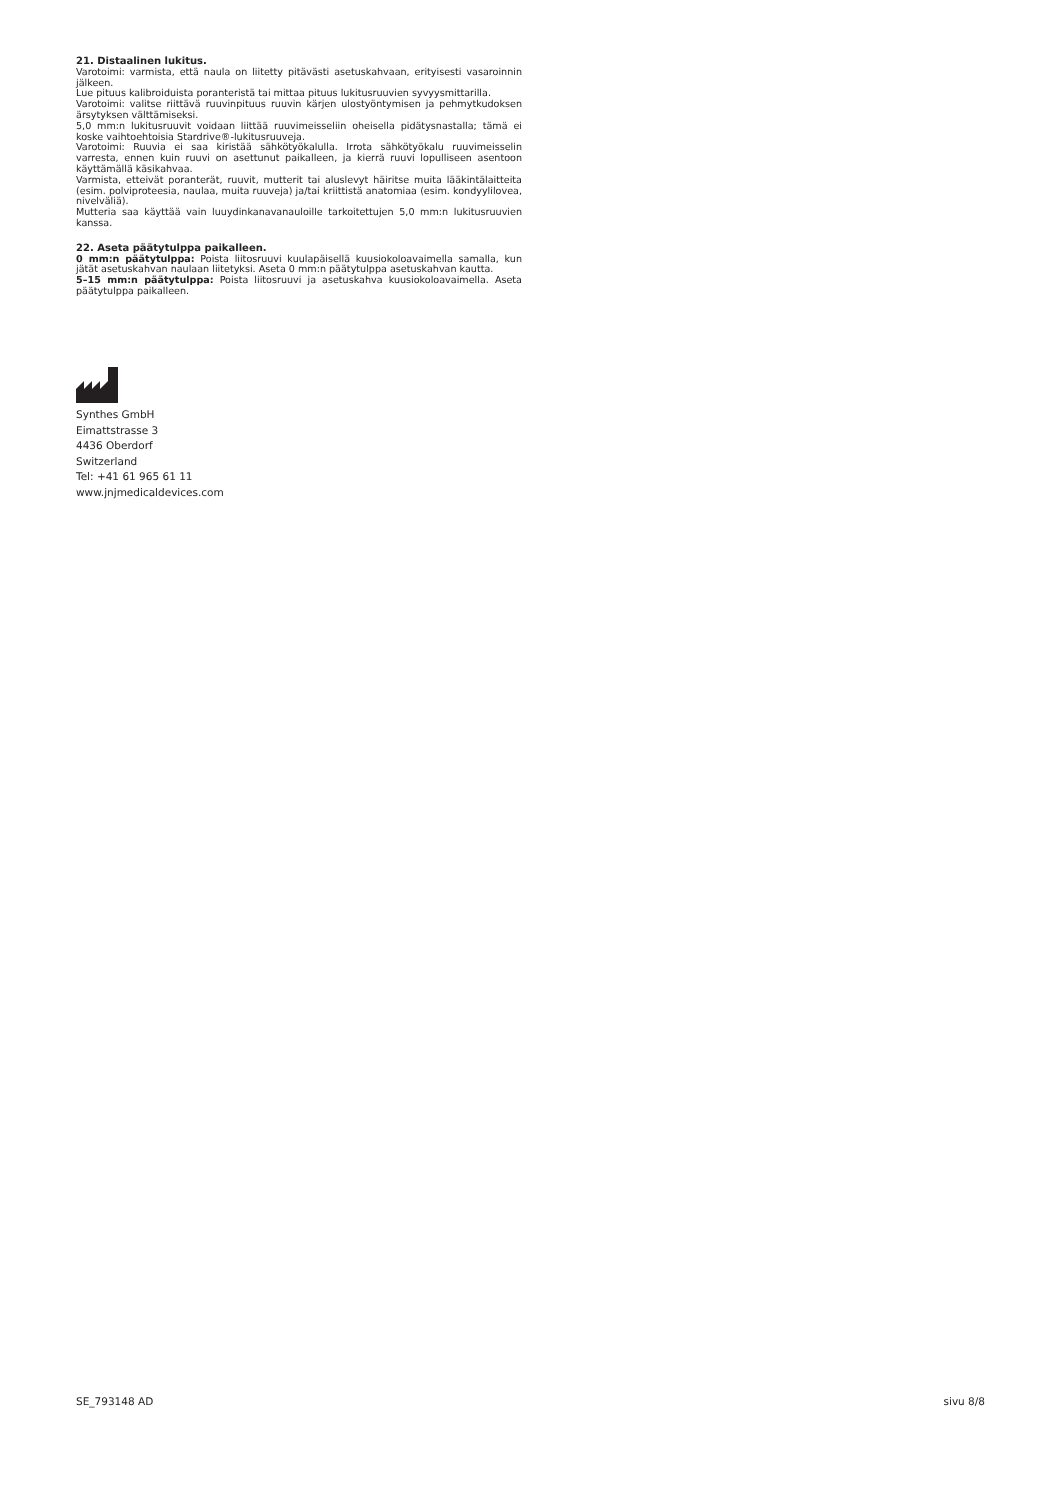21. Distaalinen lukitus.
Varotoimi: varmista, että naula on liitetty pitävästi asetuskahvaan, erityisesti vasaroinnin jälkeen.
Lue pituus kalibroiduista poranteristä tai mittaa pituus lukitusruuvien syvyysmittarilla.
Varotoimi: valitse riittävä ruuvinpituus ruuvin kärjen ulostyöntymisen ja pehmytkudoksen ärsytyksen välttämiseksi.
5,0 mm:n lukitusruuvit voidaan liittää ruuvimeisseliin oheisella pidätysnastalla; tämä ei koske vaihtoehtoisia Stardrive®-lukitusruuveja.
Varotoimi: Ruuvia ei saa kiristää sähkötyökalulla. Irrota sähkötyökalu ruuvimeisselin varresta, ennen kuin ruuvi on asettunut paikalleen, ja kierrä ruuvi lopulliseen asentoon käyttämällä käsikahvaa.
Varmista, etteivät poranterät, ruuvit, mutterit tai aluslevyt häiritse muita lääkintälaitteita (esim. polviproteesia, naulaa, muita ruuveja) ja/tai kriittistä anatomiaa (esim. kondyylilovea, nivelväliä).
Mutteria saa käyttää vain luuydinkanavanauloille tarkoitettujen 5,0 mm:n lukitusruuvien kanssa.
22. Aseta päätytulppa paikalleen.
0 mm:n päätytulppa: Poista liitosruuvi kuulapäisellä kuusiokoloavaimella samalla, kun jätät asetuskahvan naulaan liitetyksi. Aseta 0 mm:n päätytulppa asetuskahvan kautta.
5–15 mm:n päätytulppa: Poista liitosruuvi ja asetuskahva kuusiokoloavaimella. Aseta päätytulppa paikalleen.
Synthes GmbH
Eimattstrasse 3
4436 Oberdorf
Switzerland
Tel: +41 61 965 61 11
www.jnjmedicaldevices.com
SE_793148 AD sivu 8/8